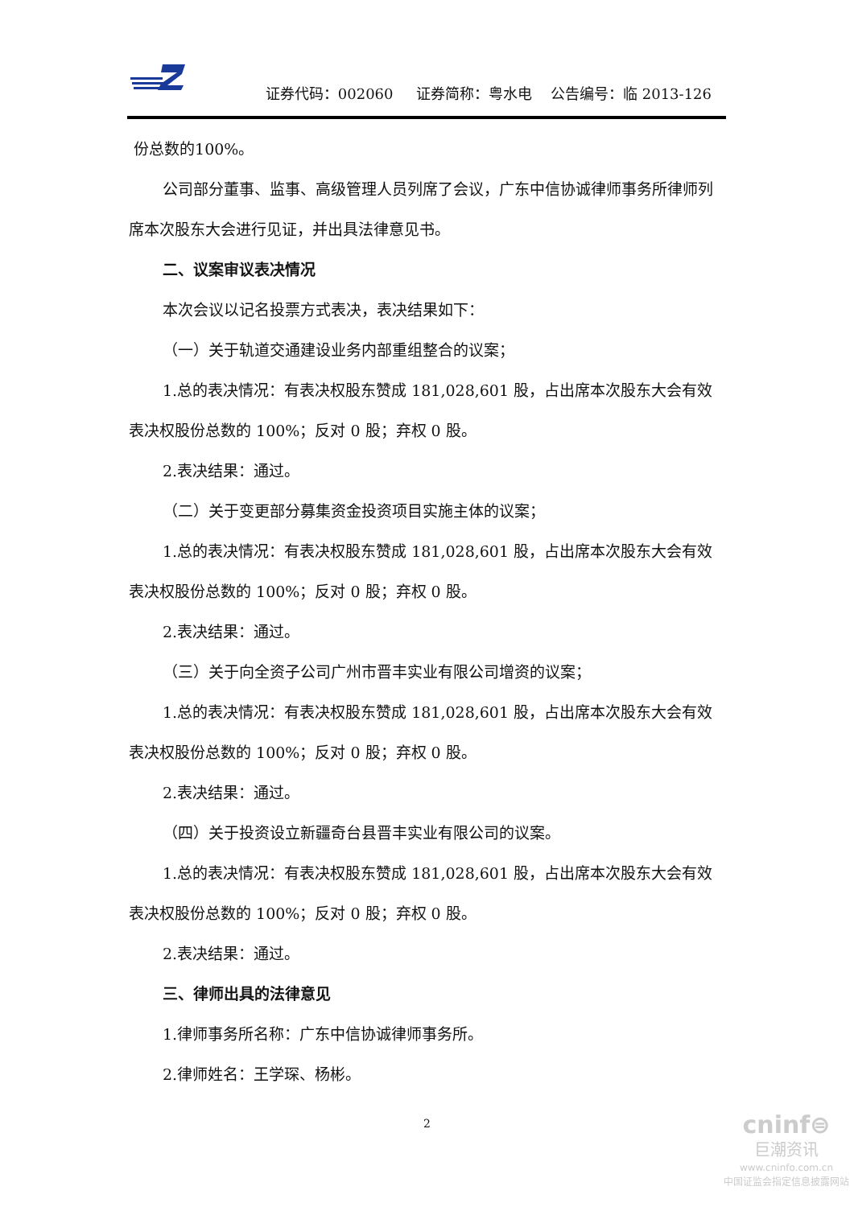证券代码：002060 证券简称：粤水电 公告编号：临 2013-126
份总数的100%。
公司部分董事、监事、高级管理人员列席了会议，广东中信协诚律师事务所律师列席本次股东大会进行见证，并出具法律意见书。
二、议案审议表决情况
本次会议以记名投票方式表决，表决结果如下：
（一）关于轨道交通建设业务内部重组整合的议案；
1.总的表决情况：有表决权股东赞成 181,028,601 股，占出席本次股东大会有效表决权股份总数的 100%；反对 0 股；弃权 0 股。
2.表决结果：通过。
（二）关于变更部分募集资金投资项目实施主体的议案；
1.总的表决情况：有表决权股东赞成 181,028,601 股，占出席本次股东大会有效表决权股份总数的 100%；反对 0 股；弃权 0 股。
2.表决结果：通过。
（三）关于向全资子公司广州市晋丰实业有限公司增资的议案；
1.总的表决情况：有表决权股东赞成 181,028,601 股，占出席本次股东大会有效表决权股份总数的 100%；反对 0 股；弃权 0 股。
2.表决结果：通过。
（四）关于投资设立新疆奇台县晋丰实业有限公司的议案。
1.总的表决情况：有表决权股东赞成 181,028,601 股，占出席本次股东大会有效表决权股份总数的 100%；反对 0 股；弃权 0 股。
2.表决结果：通过。
三、律师出具的法律意见
1.律师事务所名称：广东中信协诚律师事务所。
2.律师姓名：王学琛、杨彬。
2
cninf⊜
巨潮资讯
www.cninfo.com.cn
中国证监会指定信息披露网站